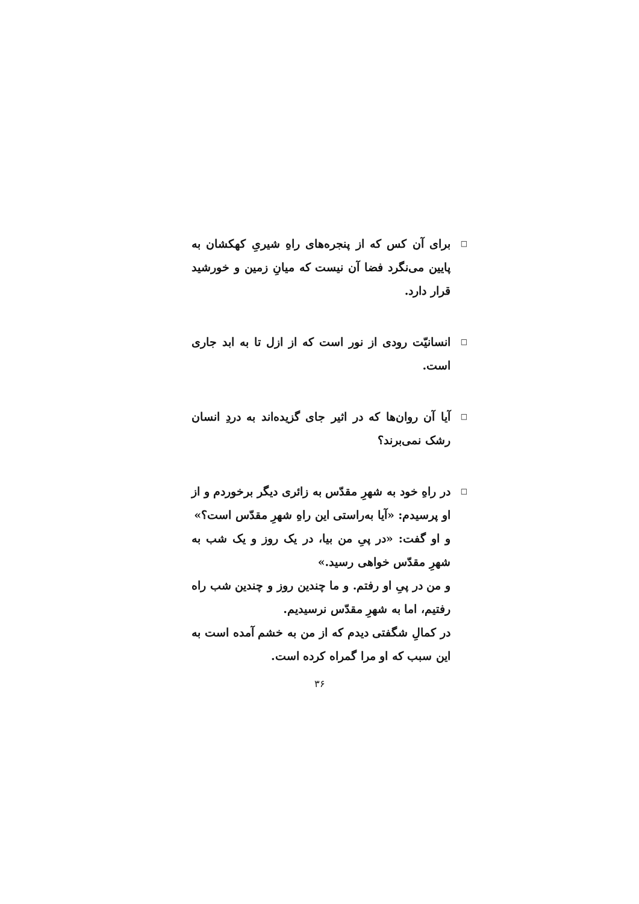□
برای آن کس که از پنجره‌های راهِ شیریِ کهکشان به پایین می‌نگرد فضا آن نیست که میانِ زمین و خورشید قرار دارد.
□
انسانیّت رودی از نور است که از ازل تا به ابد جاری است.
□
آیا آن روان‌ها که در اثیر جای گزیده‌اند به دردِ انسان رشک نمی‌برند؟
□
در راهِ خود به شهرِ مقدّس به زائری دیگر برخوردم و از او پرسیدم: «آیا به‌راستی این راهِ شهرِ مقدّس است؟»
و او گفت: «در پیِ من بیا، در یک روز و یک شب به شهرِ مقدّس خواهی رسید.»
و من در پیِ او رفتم. و ما چندین روز و چندین شب راه رفتیم، اما به شهرِ مقدّس نرسیدیم.
در کمالِ شگفتی دیدم که از من به خشم آمده است به این سبب که او مرا گمراه کرده است.
۳۶